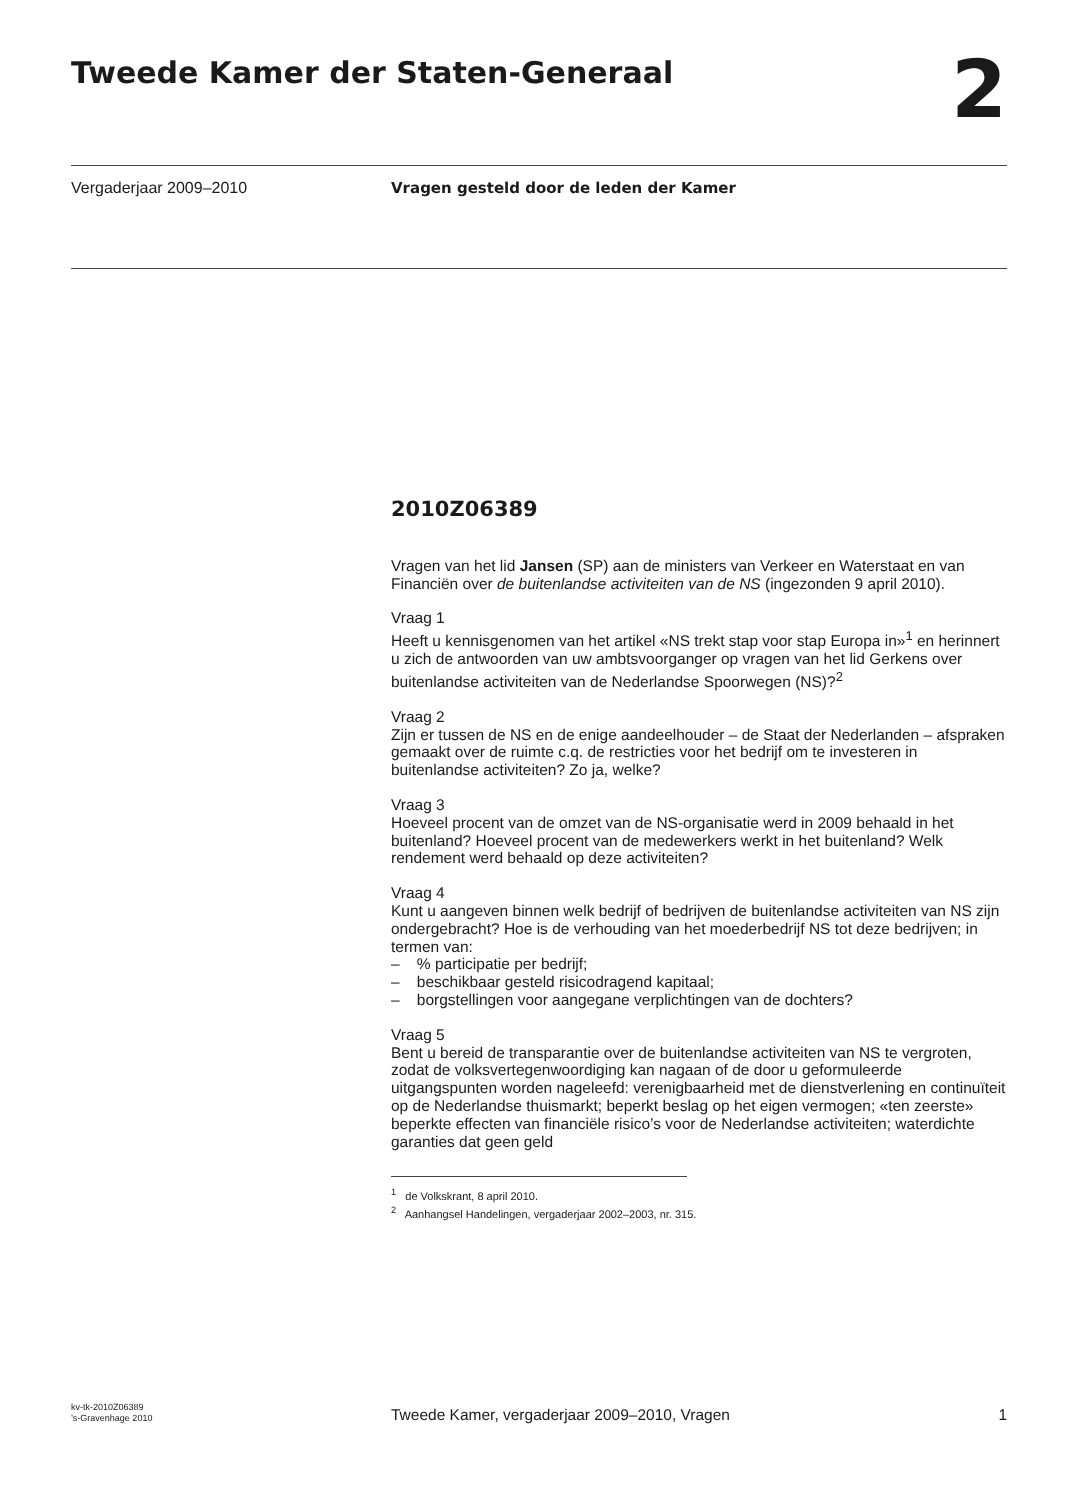Tweede Kamer der Staten-Generaal
2
Vergaderjaar 2009–2010 Vragen gesteld door de leden der Kamer
2010Z06389
Vragen van het lid Jansen (SP) aan de ministers van Verkeer en Waterstaat en van Financiën over de buitenlandse activiteiten van de NS (ingezonden 9 april 2010).
Vraag 1
Heeft u kennisgenomen van het artikel «NS trekt stap voor stap Europa in»<sup>1</sup> en herinnert u zich de antwoorden van uw ambtsvoorganger op vragen van het lid Gerkens over buitenlandse activiteiten van de Nederlandse Spoorwegen (NS)?<sup>2</sup>
Vraag 2
Zijn er tussen de NS en de enige aandeelhouder – de Staat der Nederlanden – afspraken gemaakt over de ruimte c.q. de restricties voor het bedrijf om te investeren in buitenlandse activiteiten? Zo ja, welke?
Vraag 3
Hoeveel procent van de omzet van de NS-organisatie werd in 2009 behaald in het buitenland? Hoeveel procent van de medewerkers werkt in het buitenland? Welk rendement werd behaald op deze activiteiten?
Vraag 4
Kunt u aangeven binnen welk bedrijf of bedrijven de buitenlandse activiteiten van NS zijn ondergebracht? Hoe is de verhouding van het moederbedrijf NS tot deze bedrijven; in termen van:
– % participatie per bedrijf;
– beschikbaar gesteld risicodragend kapitaal;
– borgstellingen voor aangegane verplichtingen van de dochters?
Vraag 5
Bent u bereid de transparantie over de buitenlandse activiteiten van NS te vergroten, zodat de volksvertegenwoordiging kan nagaan of de door u geformuleerde uitgangspunten worden nageleefd: verenigbaarheid met de dienstverlening en continuïteit op de Nederlandse thuismarkt; beperkt beslag op het eigen vermogen; «ten zeerste» beperkte effecten van financiële risico’s voor de Nederlandse activiteiten; waterdichte garanties dat geen geld
<sup>1</sup> de Volkskrant, 8 april 2010.
<sup>2</sup> Aanhangsel Handelingen, vergaderjaar 2002–2003, nr. 315.
kv-tk-2010Z06389
’s-Gravenhage 2010
Tweede Kamer, vergaderjaar 2009–2010, Vragen
1